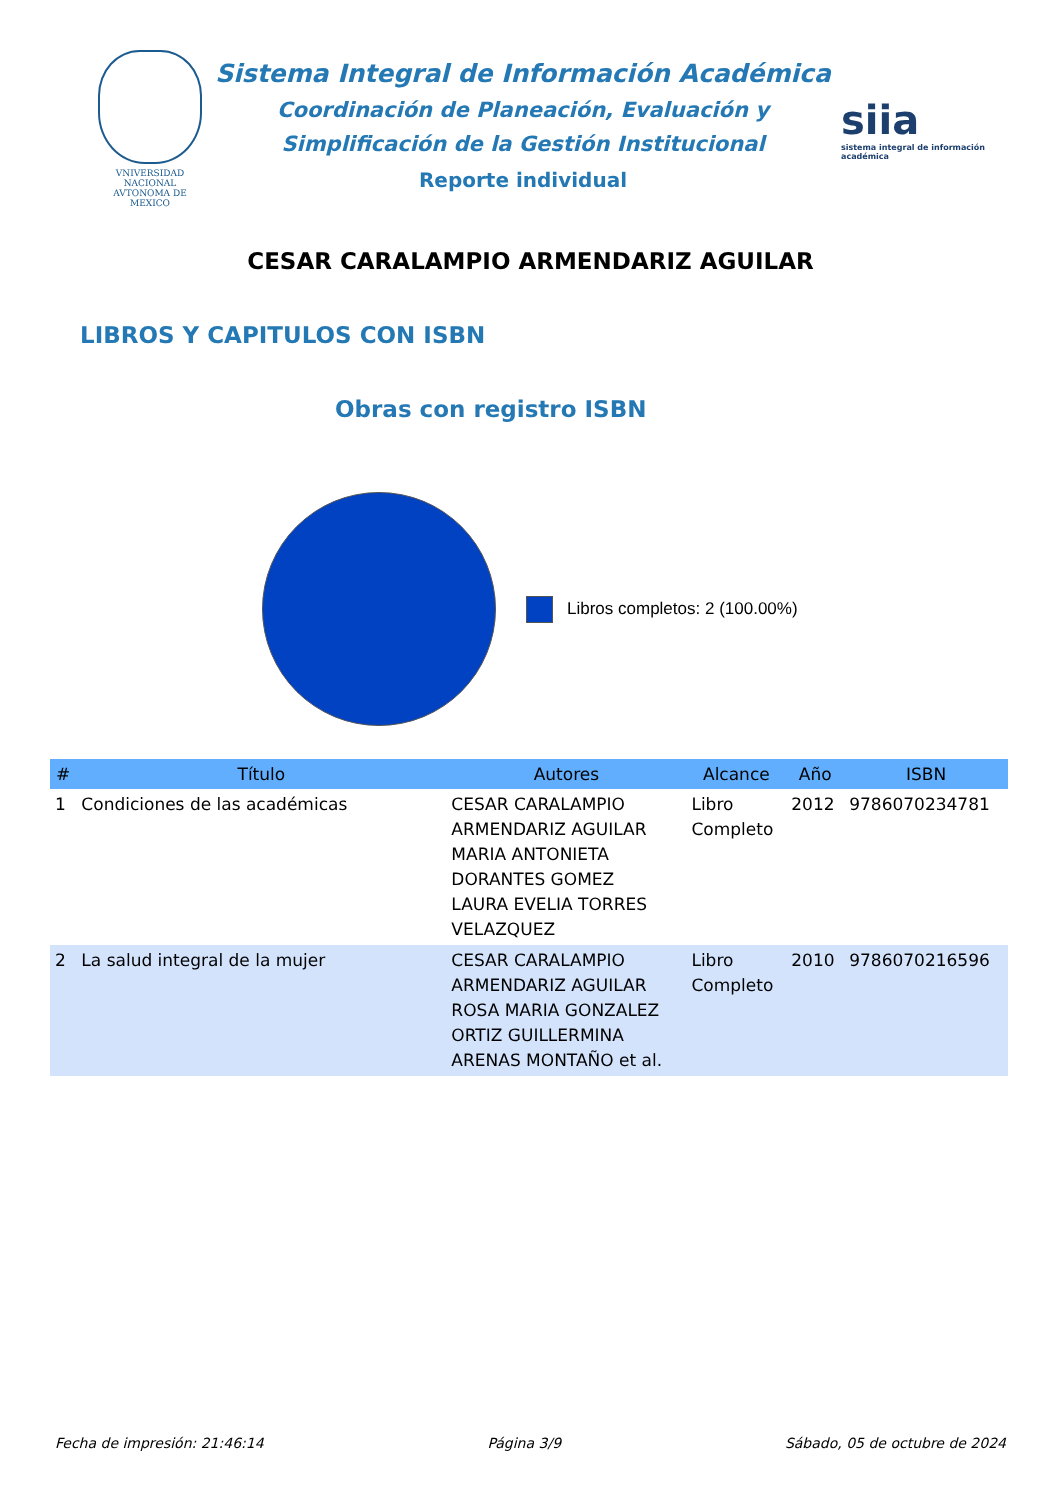VNIVERSIDAD NACIONAL AVTONOMA DE MEXICO
Sistema Integral de Información Académica
Coordinación de Planeación, Evaluación y
Simplificación de la Gestión Institucional
Reporte individual
siia
sistema integral de información académica
CESAR CARALAMPIO ARMENDARIZ AGUILAR
LIBROS Y CAPITULOS CON ISBN
Obras con registro ISBN
Libros completos: 2 (100.00%)
| # | Título | Autores | Alcance | Año | ISBN |
| --- | --- | --- | --- | --- | --- |
| 1 | Condiciones de las académicas | CESAR CARALAMPIO ARMENDARIZ AGUILAR MARIA ANTONIETA DORANTES GOMEZ LAURA EVELIA TORRES VELAZQUEZ | Libro Completo | 2012 | 9786070234781 |
| 2 | La salud integral de la mujer | CESAR CARALAMPIO ARMENDARIZ AGUILAR ROSA MARIA GONZALEZ ORTIZ GUILLERMINA ARENAS MONTAÑO et al. | Libro Completo | 2010 | 9786070216596 |
Fecha de impresión: 21:46:14 Página 3/9 Sábado, 05 de octubre de 2024